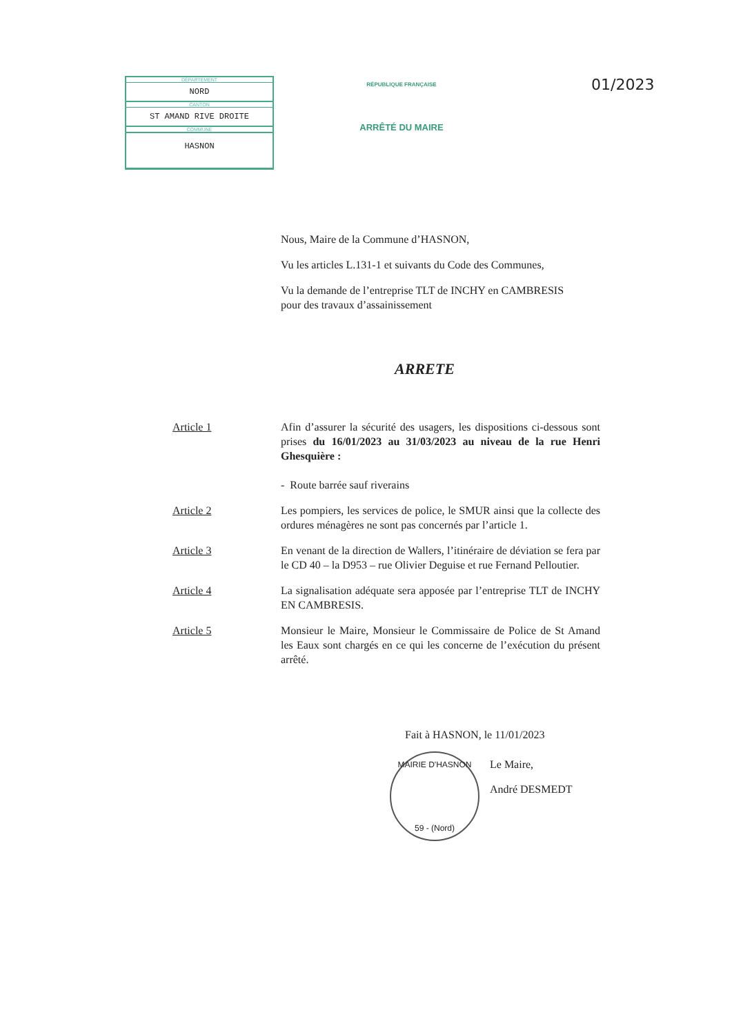DÉPARTEMENT
NORD
CANTON
ST AMAND RIVE DROITE
COMMUNE
HASNON
RÉPUBLIQUE FRANÇAISE
ARRÊTÉ DU MAIRE
01/2023
Nous, Maire de la Commune d’HASNON,
Vu les articles L.131-1 et suivants du Code des Communes,
Vu la demande de l’entreprise TLT de INCHY en CAMBRESIS
pour des travaux d’assainissement
ARRETE
Article 1 Afin d’assurer la sécurité des usagers, les dispositions ci-dessous sont prises du 16/01/2023 au 31/03/2023 au niveau de la rue Henri Ghesquière :
- Route barrée sauf riverains
Article 2 Les pompiers, les services de police, le SMUR ainsi que la collecte des ordures ménagères ne sont pas concernés par l’article 1.
Article 3 En venant de la direction de Wallers, l’itinéraire de déviation se fera par le CD 40 – la D953 – rue Olivier Deguise et rue Fernand Pelloutier.
Article 4 La signalisation adéquate sera apposée par l’entreprise TLT de INCHY EN CAMBRESIS.
Article 5 Monsieur le Maire, Monsieur le Commissaire de Police de St Amand les Eaux sont chargés en ce qui les concerne de l’exécution du présent arrêté.
Fait à HASNON, le 11/01/2023
MAIRIE D'HASNON
59 - (Nord)
Le Maire,
André DESMEDT